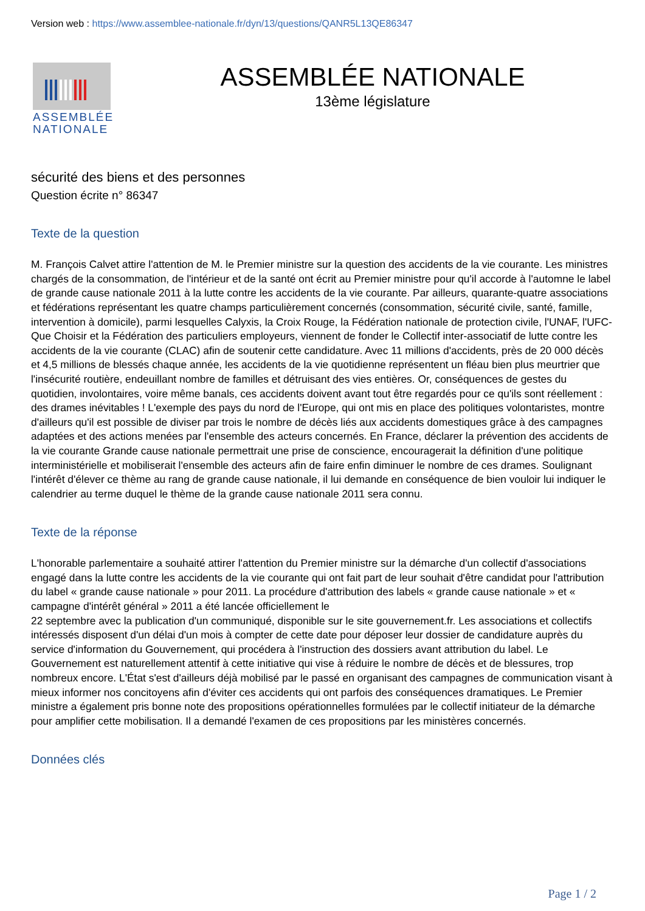Version web : https://www.assemblee-nationale.fr/dyn/13/questions/QANR5L13QE86347
ASSEMBLÉE NATIONALE
ASSEMBLÉE NATIONALE
13ème législature
sécurité des biens et des personnes
Question écrite n° 86347
Texte de la question
M. François Calvet attire l'attention de M. le Premier ministre sur la question des accidents de la vie courante. Les ministres chargés de la consommation, de l'intérieur et de la santé ont écrit au Premier ministre pour qu'il accorde à l'automne le label de grande cause nationale 2011 à la lutte contre les accidents de la vie courante. Par ailleurs, quarante-quatre associations et fédérations représentant les quatre champs particulièrement concernés (consommation, sécurité civile, santé, famille, intervention à domicile), parmi lesquelles Calyxis, la Croix Rouge, la Fédération nationale de protection civile, l'UNAF, l'UFC-Que Choisir et la Fédération des particuliers employeurs, viennent de fonder le Collectif inter-associatif de lutte contre les accidents de la vie courante (CLAC) afin de soutenir cette candidature. Avec 11 millions d'accidents, près de 20 000 décès et 4,5 millions de blessés chaque année, les accidents de la vie quotidienne représentent un fléau bien plus meurtrier que l'insécurité routière, endeuillant nombre de familles et détruisant des vies entières. Or, conséquences de gestes du quotidien, involontaires, voire même banals, ces accidents doivent avant tout être regardés pour ce qu'ils sont réellement : des drames inévitables ! L'exemple des pays du nord de l'Europe, qui ont mis en place des politiques volontaristes, montre d'ailleurs qu'il est possible de diviser par trois le nombre de décès liés aux accidents domestiques grâce à des campagnes adaptées et des actions menées par l'ensemble des acteurs concernés. En France, déclarer la prévention des accidents de la vie courante Grande cause nationale permettrait une prise de conscience, encouragerait la définition d'une politique interministérielle et mobiliserait l'ensemble des acteurs afin de faire enfin diminuer le nombre de ces drames. Soulignant l'intérêt d'élever ce thème au rang de grande cause nationale, il lui demande en conséquence de bien vouloir lui indiquer le calendrier au terme duquel le thème de la grande cause nationale 2011 sera connu.
Texte de la réponse
L'honorable parlementaire a souhaité attirer l'attention du Premier ministre sur la démarche d'un collectif d'associations engagé dans la lutte contre les accidents de la vie courante qui ont fait part de leur souhait d'être candidat pour l'attribution du label « grande cause nationale » pour 2011. La procédure d'attribution des labels « grande cause nationale » et « campagne d'intérêt général » 2011 a été lancée officiellement le
22 septembre avec la publication d'un communiqué, disponible sur le site gouvernement.fr. Les associations et collectifs intéressés disposent d'un délai d'un mois à compter de cette date pour déposer leur dossier de candidature auprès du service d'information du Gouvernement, qui procédera à l'instruction des dossiers avant attribution du label. Le Gouvernement est naturellement attentif à cette initiative qui vise à réduire le nombre de décès et de blessures, trop nombreux encore. L'État s'est d'ailleurs déjà mobilisé par le passé en organisant des campagnes de communication visant à mieux informer nos concitoyens afin d'éviter ces accidents qui ont parfois des conséquences dramatiques. Le Premier ministre a également pris bonne note des propositions opérationnelles formulées par le collectif initiateur de la démarche pour amplifier cette mobilisation. Il a demandé l'examen de ces propositions par les ministères concernés.
Données clés
Page 1 / 2